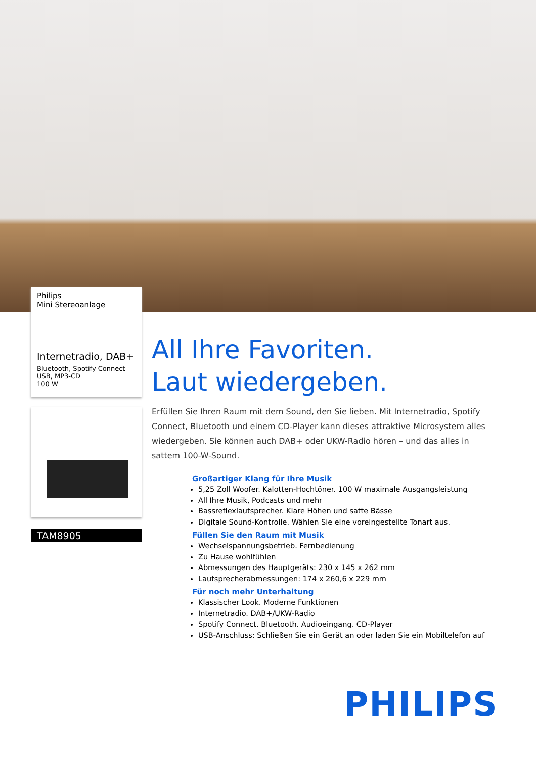Philips
Mini Stereoanlage
Internetradio, DAB+
Bluetooth, Spotify Connect
USB, MP3-CD
100 W
TAM8905
All Ihre Favoriten.
Laut wiedergeben.
Erfüllen Sie Ihren Raum mit dem Sound, den Sie lieben. Mit Internetradio, Spotify Connect, Bluetooth und einem CD-Player kann dieses attraktive Microsystem alles wiedergeben. Sie können auch DAB+ oder UKW-Radio hören – und das alles in sattem 100-W-Sound.
Großartiger Klang für Ihre Musik
5,25 Zoll Woofer. Kalotten-Hochtöner. 100 W maximale Ausgangsleistung
All Ihre Musik, Podcasts und mehr
Bassreflexlautsprecher. Klare Höhen und satte Bässe
Digitale Sound-Kontrolle. Wählen Sie eine voreingestellte Tonart aus.
Füllen Sie den Raum mit Musik
Wechselspannungsbetrieb. Fernbedienung
Zu Hause wohlfühlen
Abmessungen des Hauptgeräts: 230 x 145 x 262 mm
Lautsprecherabmessungen: 174 x 260,6 x 229 mm
Für noch mehr Unterhaltung
Klassischer Look. Moderne Funktionen
Internetradio. DAB+/UKW-Radio
Spotify Connect. Bluetooth. Audioeingang. CD-Player
USB-Anschluss: Schließen Sie ein Gerät an oder laden Sie ein Mobiltelefon auf
PHILIPS